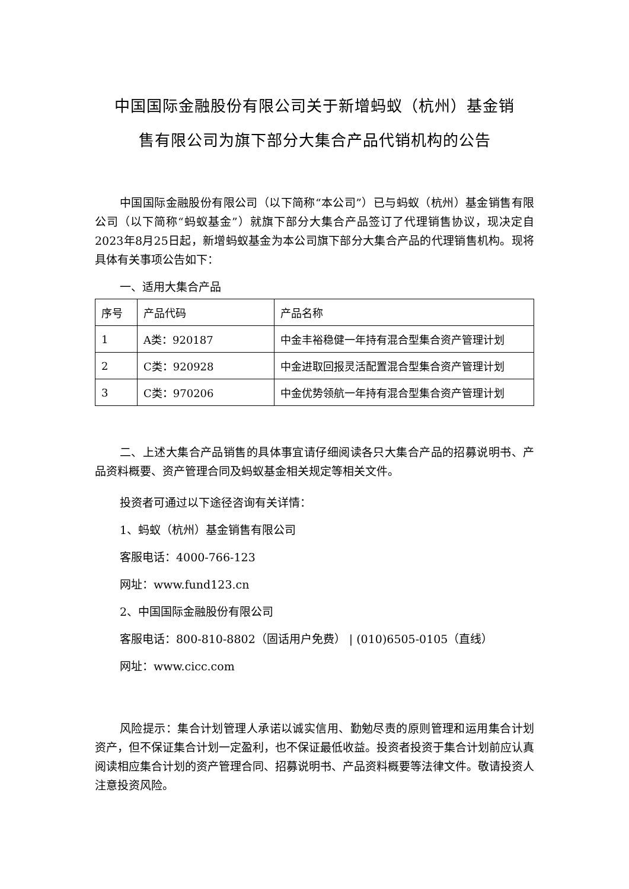中国国际金融股份有限公司关于新增蚂蚁（杭州）基金销
售有限公司为旗下部分大集合产品代销机构的公告
中国国际金融股份有限公司（以下简称“本公司”）已与蚂蚁（杭州）基金销售有限公司（以下简称“蚂蚁基金”）就旗下部分大集合产品签订了代理销售协议，现决定自2023年8月25日起，新增蚂蚁基金为本公司旗下部分大集合产品的代理销售机构。现将具体有关事项公告如下：
一、适用大集合产品
| 序号 | 产品代码 | 产品名称 |
| 1 | A类：920187 | 中金丰裕稳健一年持有混合型集合资产管理计划 |
| 2 | C类：920928 | 中金进取回报灵活配置混合型集合资产管理计划 |
| 3 | C类：970206 | 中金优势领航一年持有混合型集合资产管理计划 |
二、上述大集合产品销售的具体事宜请仔细阅读各只大集合产品的招募说明书、产品资料概要、资产管理合同及蚂蚁基金相关规定等相关文件。
投资者可通过以下途径咨询有关详情：
1、蚂蚁（杭州）基金销售有限公司
客服电话：4000-766-123
网址：www.fund123.cn
2、中国国际金融股份有限公司
客服电话：800-810-8802（固话用户免费） | (010)6505-0105（直线）
网址：www.cicc.com
风险提示：集合计划管理人承诺以诚实信用、勤勉尽责的原则管理和运用集合计划资产，但不保证集合计划一定盈利，也不保证最低收益。投资者投资于集合计划前应认真阅读相应集合计划的资产管理合同、招募说明书、产品资料概要等法律文件。敬请投资人注意投资风险。